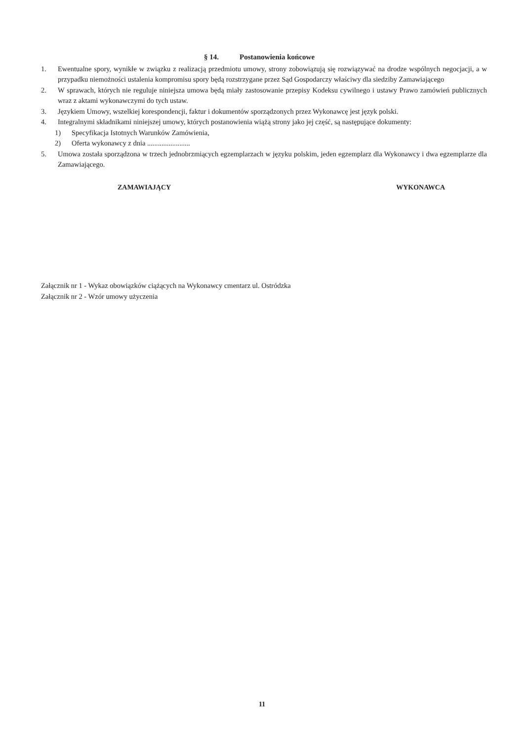§ 14. Postanowienia końcowe
1. Ewentualne spory, wynikłe w związku z realizacją przedmiotu umowy, strony zobowiązują się rozwiązywać na drodze wspólnych negocjacji, a w przypadku niemożności ustalenia kompromisu spory będą rozstrzygane przez Sąd Gospodarczy właściwy dla siedziby Zamawiającego
2. W sprawach, których nie reguluje niniejsza umowa będą miały zastosowanie przepisy Kodeksu cywilnego i ustawy Prawo zamówień publicznych wraz z aktami wykonawczymi do tych ustaw.
3. Językiem Umowy, wszelkiej korespondencji, faktur i dokumentów sporządzonych przez Wykonawcę jest język polski.
4. Integralnymi składnikami niniejszej umowy, których postanowienia wiążą strony jako jej część, są następujące dokumenty:
1) Specyfikacja Istotnych Warunków Zamówienia,
2) Oferta wykonawcy z dnia ........................
5. Umowa została sporządzona w trzech jednobrzmiących egzemplarzach w języku polskim, jeden egzemplarz dla Wykonawcy i dwa egzemplarze dla Zamawiającego.
ZAMAWIAJĄCY WYKONAWCA
Załącznik nr 1 - Wykaz obowiązków ciążących na Wykonawcy cmentarz ul. Ostródzka
Załącznik nr 2 - Wzór umowy użyczenia
11